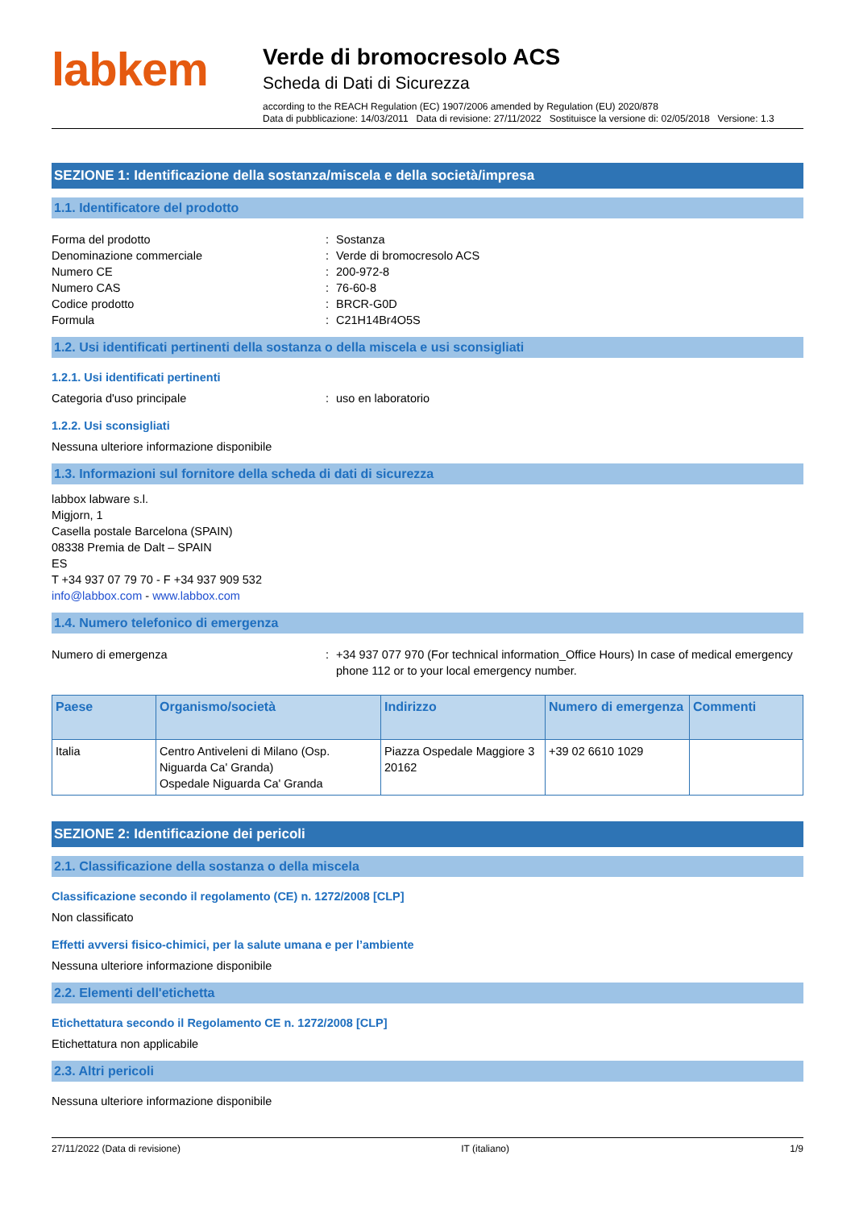labkem
Verde di bromocresolo ACS
Scheda di Dati di Sicurezza
according to the REACH Regulation (EC) 1907/2006 amended by Regulation (EU) 2020/878
Data di pubblicazione: 14/03/2011 Data di revisione: 27/11/2022 Sostituisce la versione di: 02/05/2018 Versione: 1.3
SEZIONE 1: Identificazione della sostanza/miscela e della società/impresa
1.1. Identificatore del prodotto
Forma del prodotto: Sostanza
Denominazione commerciale: Verde di bromocresolo ACS
Numero CE: 200-972-8
Numero CAS: 76-60-8
Codice prodotto: BRCR-G0D
Formula: C21H14Br4O5S
1.2. Usi identificati pertinenti della sostanza o della miscela e usi sconsigliati
1.2.1. Usi identificati pertinenti
Categoria d'uso principale: uso en laboratorio
1.2.2. Usi sconsigliati
Nessuna ulteriore informazione disponibile
1.3. Informazioni sul fornitore della scheda di dati di sicurezza
labbox labware s.l.
Migjorn, 1
Casella postale Barcelona (SPAIN)
08338 Premia de Dalt – SPAIN
ES
T +34 937 07 79 70 - F +34 937 909 532
info@labbox.com - www.labbox.com
1.4. Numero telefonico di emergenza
Numero di emergenza: +34 937 077 970 (For technical information_Office Hours) In case of medical emergency phone 112 or to your local emergency number.
| Paese | Organismo/società | Indirizzo | Numero di emergenza | Commenti |
| --- | --- | --- | --- | --- |
| Italia | Centro Antiveleni di Milano (Osp. Niguarda Ca' Granda) Ospedale Niguarda Ca' Granda | Piazza Ospedale Maggiore 3 20162 | +39 02 6610 1029 | |
SEZIONE 2: Identificazione dei pericoli
2.1. Classificazione della sostanza o della miscela
Classificazione secondo il regolamento (CE) n. 1272/2008 [CLP]
Non classificato
Effetti avversi fisico-chimici, per la salute umana e per l’ambiente
Nessuna ulteriore informazione disponibile
2.2. Elementi dell'etichetta
Etichettatura secondo il Regolamento CE n. 1272/2008 [CLP]
Etichettatura non applicabile
2.3. Altri pericoli
Nessuna ulteriore informazione disponibile
27/11/2022 (Data di revisione) IT (italiano) 1/9